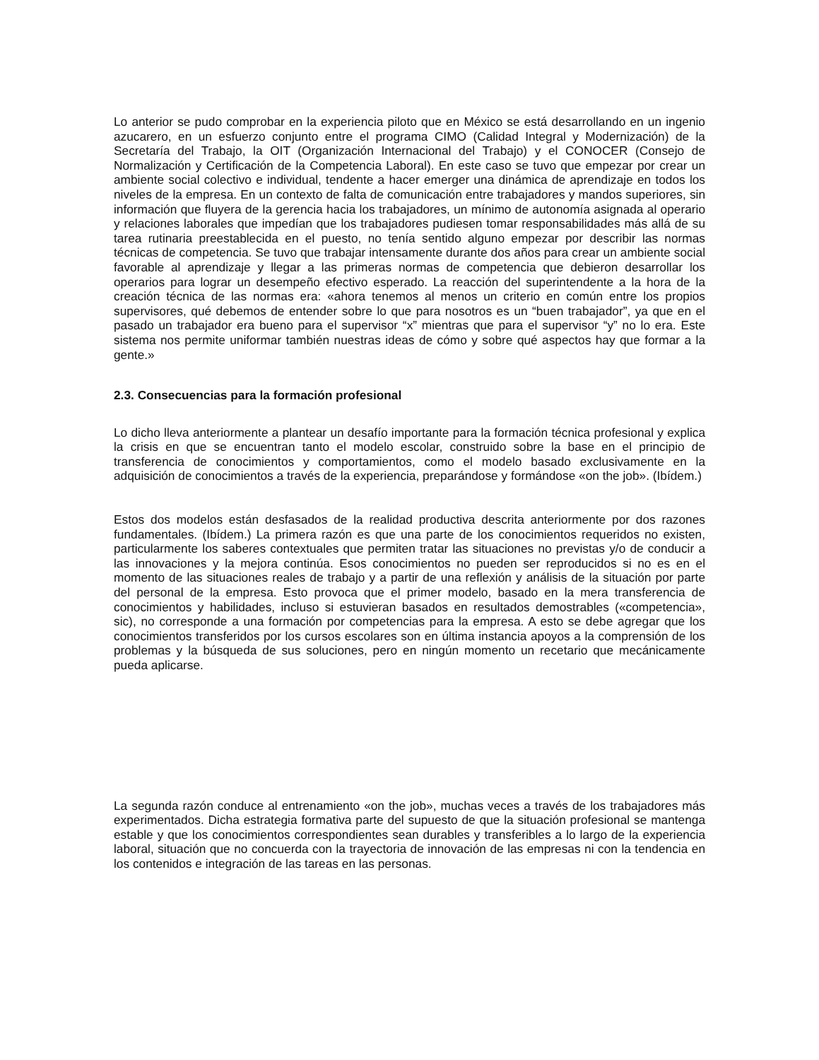Lo anterior se pudo comprobar en la experiencia piloto que en México se está desarrollando en un ingenio azucarero, en un esfuerzo conjunto entre el programa CIMO (Calidad Integral y Modernización) de la Secretaría del Trabajo, la OIT (Organización Internacional del Trabajo) y el CONOCER (Consejo de Normalización y Certificación de la Competencia Laboral). En este caso se tuvo que empezar por crear un ambiente social colectivo e individual, tendente a hacer emerger una dinámica de aprendizaje en todos los niveles de la empresa. En un contexto de falta de comunicación entre trabajadores y mandos superiores, sin información que fluyera de la gerencia hacia los trabajadores, un mínimo de autonomía asignada al operario y relaciones laborales que impedían que los trabajadores pudiesen tomar responsabilidades más allá de su tarea rutinaria preestablecida en el puesto, no tenía sentido alguno empezar por describir las normas técnicas de competencia. Se tuvo que trabajar intensamente durante dos años para crear un ambiente social favorable al aprendizaje y llegar a las primeras normas de competencia que debieron desarrollar los operarios para lograr un desempeño efectivo esperado. La reacción del superintendente a la hora de la creación técnica de las normas era: «ahora tenemos al menos un criterio en común entre los propios supervisores, qué debemos de entender sobre lo que para nosotros es un “buen trabajador”, ya que en el pasado un trabajador era bueno para el supervisor “x” mientras que para el supervisor “y” no lo era. Este sistema nos permite uniformar también nuestras ideas de cómo y sobre qué aspectos hay que formar a la gente.»
2.3. Consecuencias para la formación profesional
Lo dicho lleva anteriormente a plantear un desafío importante para la formación técnica profesional y explica la crisis en que se encuentran tanto el modelo escolar, construido sobre la base en el principio de transferencia de conocimientos y comportamientos, como el modelo basado exclusivamente en la adquisición de conocimientos a través de la experiencia, preparándose y formándose «on the job». (Ibídem.)
Estos dos modelos están desfasados de la realidad productiva descrita anteriormente por dos razones fundamentales. (Ibídem.) La primera razón es que una parte de los conocimientos requeridos no existen, particularmente los saberes contextuales que permiten tratar las situaciones no previstas y/o de conducir a las innovaciones y la mejora continúa. Esos conocimientos no pueden ser reproducidos si no es en el momento de las situaciones reales de trabajo y a partir de una reflexión y análisis de la situación por parte del personal de la empresa. Esto provoca que el primer modelo, basado en la mera transferencia de conocimientos y habilidades, incluso si estuvieran basados en resultados demostrables («competencia», sic), no corresponde a una formación por competencias para la empresa. A esto se debe agregar que los conocimientos transferidos por los cursos escolares son en última instancia apoyos a la comprensión de los problemas y la búsqueda de sus soluciones, pero en ningún momento un recetario que mecánicamente pueda aplicarse.
La segunda razón conduce al entrenamiento «on the job», muchas veces a través de los trabajadores más experimentados. Dicha estrategia formativa parte del supuesto de que la situación profesional se mantenga estable y que los conocimientos correspondientes sean durables y transferibles a lo largo de la experiencia laboral, situación que no concuerda con la trayectoria de innovación de las empresas ni con la tendencia en los contenidos e integración de las tareas en las personas.